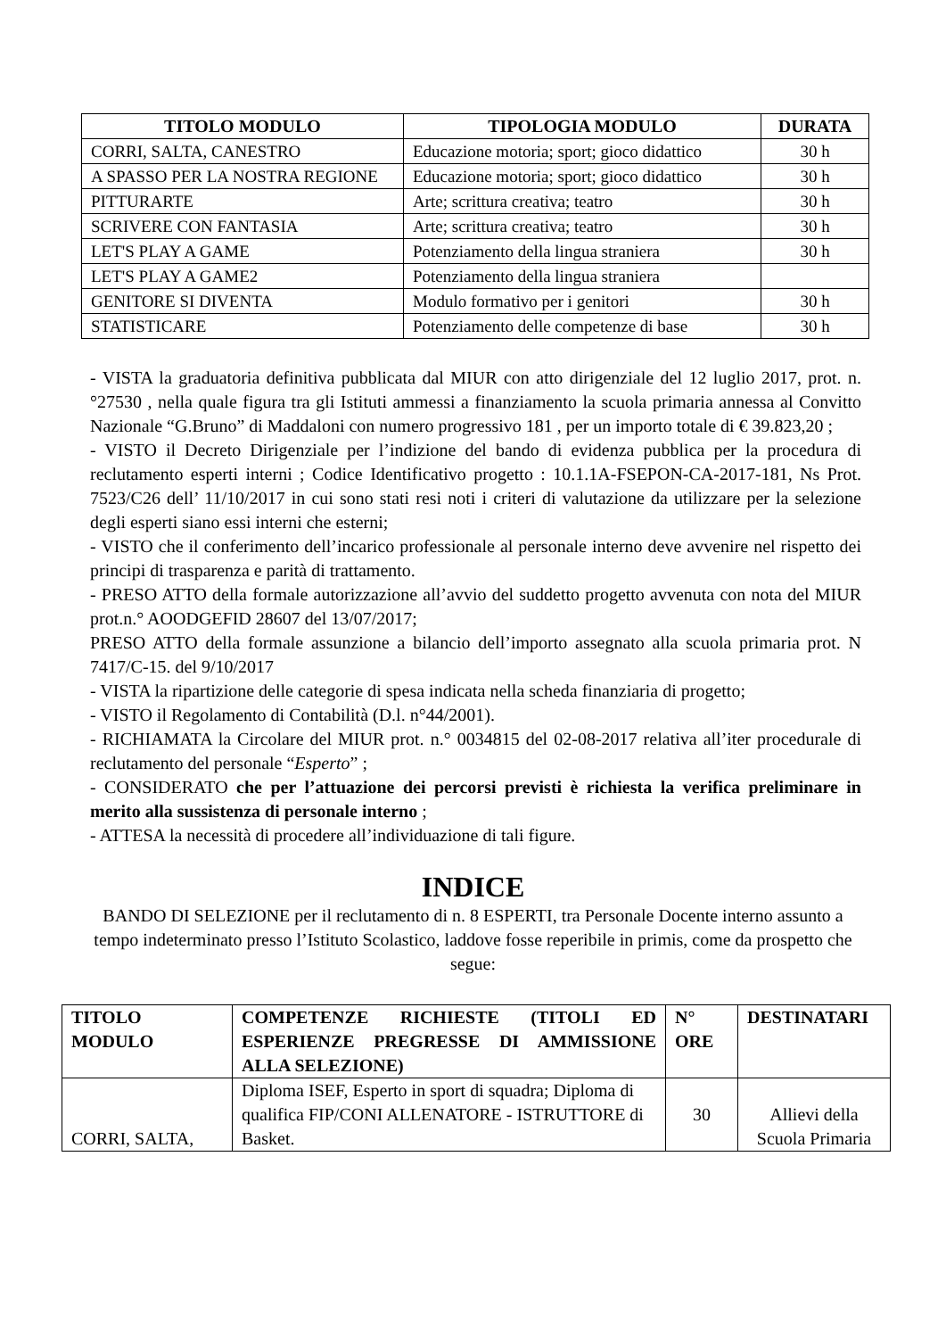| TITOLO MODULO | TIPOLOGIA MODULO | DURATA |
| --- | --- | --- |
| CORRI, SALTA, CANESTRO | Educazione motoria; sport; gioco didattico | 30 h |
| A SPASSO PER LA NOSTRA REGIONE | Educazione motoria; sport; gioco didattico | 30 h |
| PITTURARTE | Arte; scrittura creativa; teatro | 30 h |
| SCRIVERE CON FANTASIA | Arte; scrittura creativa; teatro | 30 h |
| LET'S PLAY A GAME | Potenziamento della lingua straniera | 30 h |
| LET'S PLAY A GAME2 | Potenziamento della lingua straniera | |
| GENITORE SI DIVENTA | Modulo formativo per i genitori | 30 h |
| STATISTICARE | Potenziamento delle competenze di base | 30 h |
- VISTA la graduatoria definitiva pubblicata dal MIUR con atto dirigenziale del 12 luglio 2017, prot. n.°27530 , nella quale figura tra gli Istituti ammessi a finanziamento la scuola primaria annessa al Convitto Nazionale “G.Bruno” di Maddaloni con numero progressivo 181 , per un importo totale di € 39.823,20 ;
- VISTO il Decreto Dirigenziale per l’indizione del bando di evidenza pubblica per la procedura di reclutamento esperti interni ; Codice Identificativo progetto : 10.1.1A-FSEPON-CA-2017-181, Ns Prot. 7523/C26 dell’ 11/10/2017 in cui sono stati resi noti i criteri di valutazione da utilizzare per la selezione degli esperti siano essi interni che esterni;
- VISTO che il conferimento dell’incarico professionale al personale interno deve avvenire nel rispetto dei principi di trasparenza e parità di trattamento.
- PRESO ATTO della formale autorizzazione all’avvio del suddetto progetto avvenuta con nota del MIUR prot.n.° AOODGEFID 28607 del 13/07/2017;
PRESO ATTO della formale assunzione a bilancio dell’importo assegnato alla scuola primaria prot. N 7417/C-15. del 9/10/2017
- VISTA la ripartizione delle categorie di spesa indicata nella scheda finanziaria di progetto;
- VISTO il Regolamento di Contabilità (D.l. n°44/2001).
- RICHIAMATA la Circolare del MIUR prot. n.° 0034815 del 02-08-2017 relativa all’iter procedurale di reclutamento del personale “Esperto” ;
- CONSIDERATO che per l’attuazione dei percorsi previsti è richiesta la verifica preliminare in merito alla sussistenza di personale interno ;
- ATTESA la necessità di procedere all’individuazione di tali figure.
INDICE
BANDO DI SELEZIONE per il reclutamento di n. 8 ESPERTI, tra Personale Docente interno assunto a tempo indeterminato presso l’Istituto Scolastico, laddove fosse reperibile in primis, come da prospetto che segue:
| TITOLO MODULO | COMPETENZE RICHIESTE (TITOLI ED ESPERIENZE PREGRESSE DI AMMISSIONE ALLA SELEZIONE) | N° ORE | DESTINATARI |
| --- | --- | --- | --- |
| CORRI, SALTA, | Diploma ISEF, Esperto in sport di squadra; Diploma di qualifica FIP/CONI ALLENATORE - ISTRUTTORE di Basket. | 30 | Allievi della Scuola Primaria |